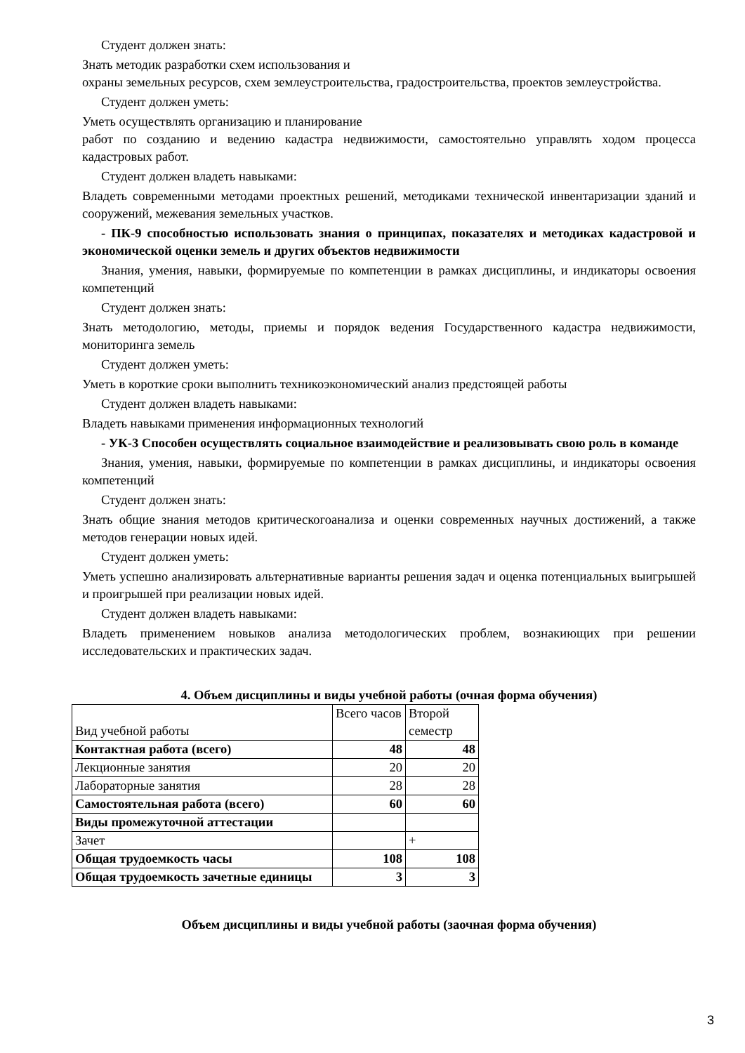Студент должен знать:
Знать методик разработки схем использования и
охраны земельных ресурсов, схем землеустроительства, градостроительства, проектов землеустройства.
Студент должен уметь:
Уметь осуществлять организацию и планирование
работ по созданию и ведению кадастра недвижимости, самостоятельно управлять ходом процесса кадастровых работ.
Студент должен владеть навыками:
Владеть современными методами проектных решений, методиками технической инвентаризации зданий и сооружений, межевания земельных участков.
- ПК-9 способностью использовать знания о принципах, показателях и методиках кадастровой и экономической оценки земель и других объектов недвижимости
Знания, умения, навыки, формируемые по компетенции в рамках дисциплины, и индикаторы освоения компетенций
Студент должен знать:
Знать методологию, методы, приемы и порядок ведения Государственного кадастра недвижимости, мониторинга земель
Студент должен уметь:
Уметь в короткие сроки выполнить техникоэкономический анализ предстоящей работы
Студент должен владеть навыками:
Владеть навыками применения информационных технологий
- УК-3 Способен осуществлять социальное взаимодействие и реализовывать свою роль в команде
Знания, умения, навыки, формируемые по компетенции в рамках дисциплины, и индикаторы освоения компетенций
Студент должен знать:
Знать общие знания методов критическогоанализа и оценки современных научных достижений, а также методов генерации новых идей.
Студент должен уметь:
Уметь успешно анализировать альтернативные варианты решения задач и оценка потенциальных выигрышей и проигрышей при реализации новых идей.
Студент должен владеть навыками:
Владеть применением новыков анализа методологических проблем, вознакиющих при решении исследовательских и практических задач.
4. Объем дисциплины и виды учебной работы (очная форма обучения)
| Вид учебной работы | Всего часов | Второй семестр |
| Контактная работа (всего) | 48 | 48 |
| Лекционные занятия | 20 | 20 |
| Лабораторные занятия | 28 | 28 |
| Самостоятельная работа (всего) | 60 | 60 |
| Виды промежуточной аттестации | | |
| Зачет | | + |
| Общая трудоемкость часы | 108 | 108 |
| Общая трудоемкость зачетные единицы | 3 | 3 |
Объем дисциплины и виды учебной работы (заочная форма обучения)
3